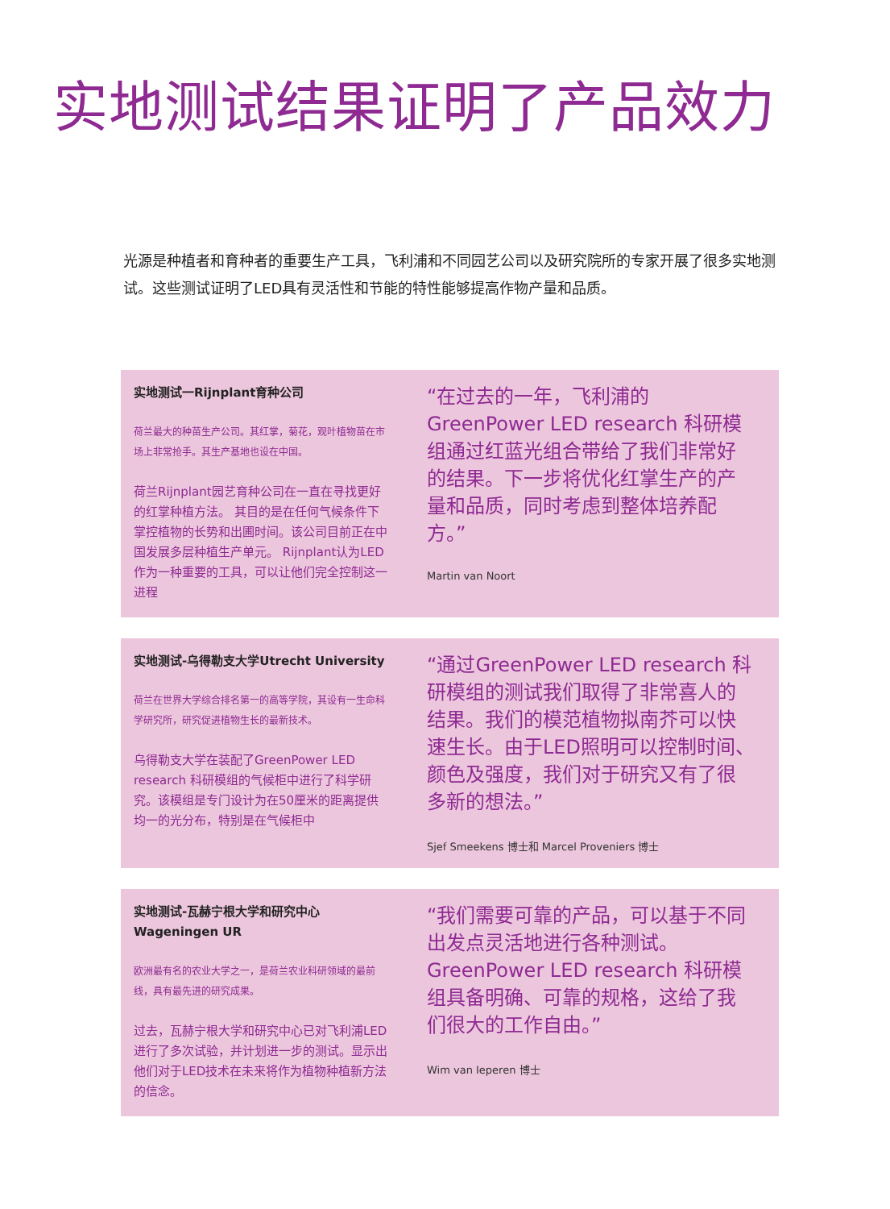实地测试结果证明了产品效力
光源是种植者和育种者的重要生产工具，飞利浦和不同园艺公司以及研究院所的专家开展了很多实地测试。这些测试证明了LED具有灵活性和节能的特性能够提高作物产量和品质。
实地测试一Rijnplant育种公司
荷兰最大的种苗生产公司。其红掌，菊花，观叶植物苗在市场上非常抢手。其生产基地也设在中国。
荷兰Rijnplant园艺育种公司在一直在寻找更好的红掌种植方法。 其目的是在任何气候条件下掌控植物的长势和出圃时间。该公司目前正在中国发展多层种植生产单元。 Rijnplant认为LED作为一种重要的工具，可以让他们完全控制这一进程
“在过去的一年，飞利浦的GreenPower LED research 科研模组通过红蓝光组合带给了我们非常好的结果。下一步将优化红掌生产的产量和品质，同时考虑到整体培养配方。”
Martin van Noort
实地测试-乌得勒支大学Utrecht University
荷兰在世界大学综合排名第一的高等学院，其设有一生命科学研究所，研究促进植物生长的最新技术。
乌得勒支大学在装配了GreenPower LED research 科研模组的气候柜中进行了科学研究。该模组是专门设计为在50厘米的距离提供均一的光分布，特别是在气候柜中
“通过GreenPower LED research 科研模组的测试我们取得了非常喜人的结果。我们的模范植物拟南芥可以快速生长。由于LED照明可以控制时间、颜色及强度，我们对于研究又有了很多新的想法。”
Sjef Smeekens 博士和 Marcel Proveniers 博士
实地测试-瓦赫宁根大学和研究中心 Wageningen UR
欧洲最有名的农业大学之一，是荷兰农业科研领域的最前线，具有最先进的研究成果。
过去，瓦赫宁根大学和研究中心已对飞利浦LED进行了多次试验，并计划进一步的测试。显示出他们对于LED技术在未来将作为植物种植新方法的信念。
“我们需要可靠的产品，可以基于不同出发点灵活地进行各种测试。GreenPower LED research 科研模组具备明确、可靠的规格，这给了我们很大的工作自由。”
Wim van Ieperen 博士